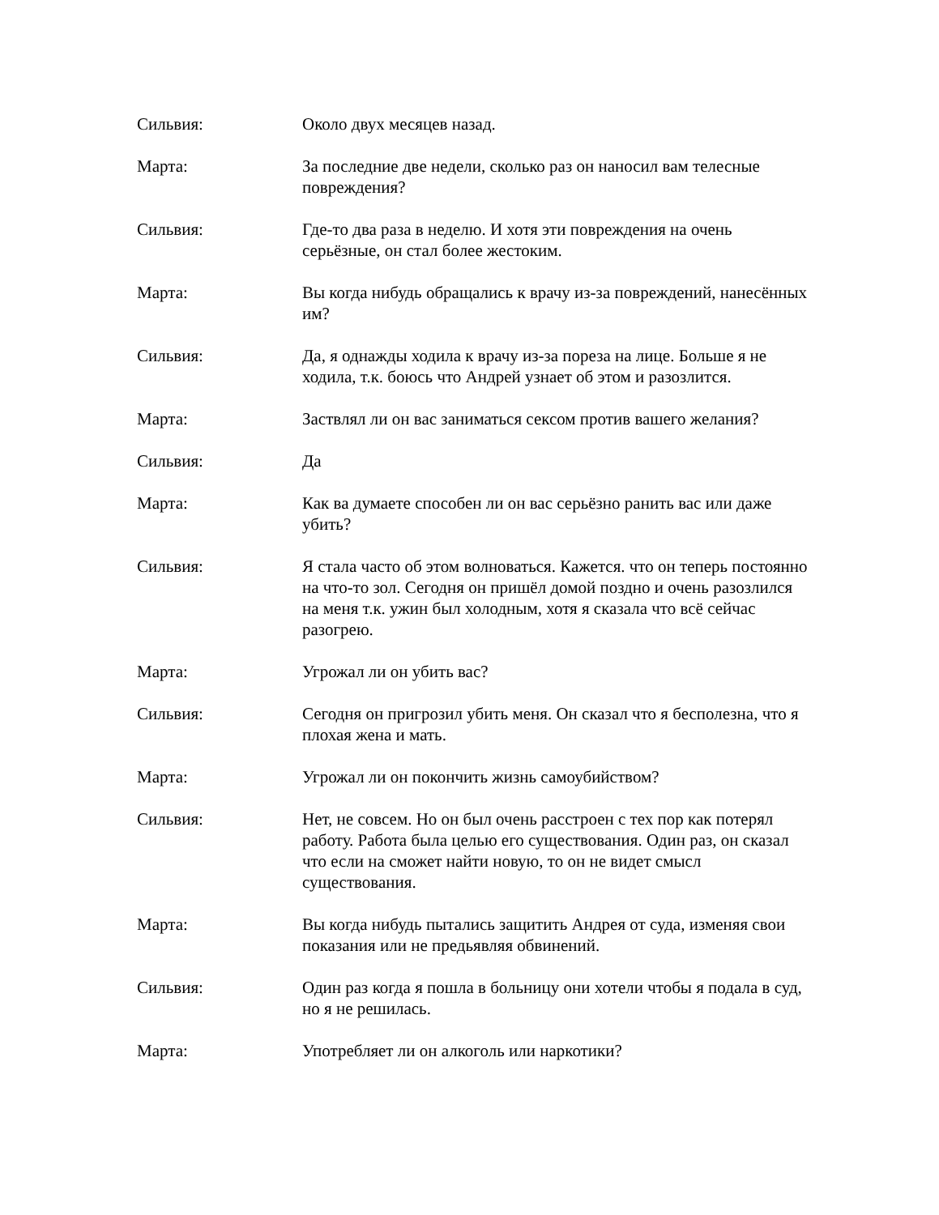Сильвия: Около двух месяцев назад.
Марта: За последние две недели, сколько раз он наносил вам телесные повреждения?
Сильвия: Где-то два раза в неделю. И хотя эти повреждения на очень серьёзные, он стал более жестоким.
Марта: Вы когда нибудь обращались к врачу из-за повреждений, нанесённых им?
Сильвия: Да, я однажды ходила к врачу из-за пореза на лице. Больше я не ходила, т.к. боюсь что Андрей узнает об этом и разозлится.
Марта: Заствлял ли он вас заниматься сексом против вашего желания?
Сильвия: Да
Марта: Как ва думаете способен ли он вас серьёзно ранить вас или даже убить?
Сильвия: Я стала часто об этом волноваться. Кажется. что он теперь постоянно на что-то зол. Сегодня он пришёл домой поздно и очень разозлился на меня т.к. ужин был холодным, хотя я сказала что всё сейчас разогрею.
Марта: Угрожал ли он убить вас?
Сильвия: Сегодня он пригрозил убить меня. Он сказал что я бесполезна, что я плохая жена и мать.
Марта: Угрожал ли он покончить жизнь самоубийством?
Сильвия: Нет, не совсем. Но он был очень расстроен с тех пор как потерял работу. Работа была целью его существования. Один раз, он сказал что если на сможет найти новую, то он не видет смысл существования.
Марта: Вы когда нибудь пытались защитить Андрея от суда, изменяя свои показания или не предьявляя обвинений.
Сильвия: Один раз когда я пошла в больницу они хотели чтобы я подала в суд, но я не решилась.
Марта: Употребляет ли он алкоголь или наркотики?